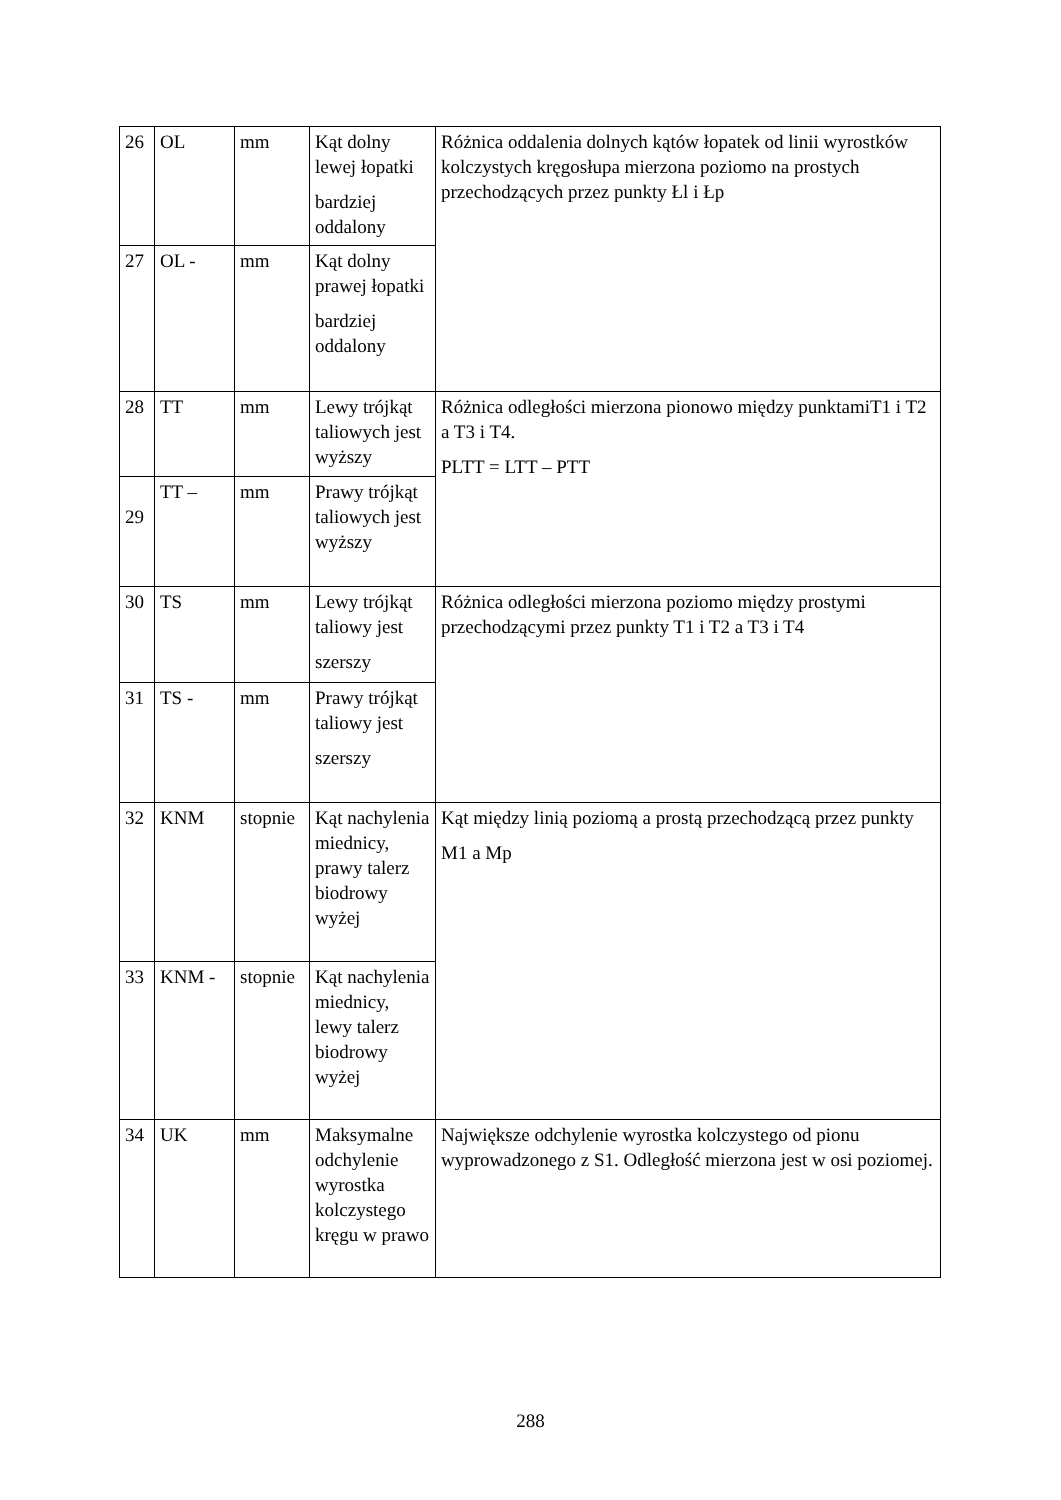| 26 | OL | mm | Kąt dolny lewej łopatki bardziej oddalony | Różnica oddalenia dolnych kątów łopatek od linii wyrostków kolczystych kręgosłupa mierzona poziomo na prostych przechodzących przez punkty Łl i Łp |
| 27 | OL - | mm | Kąt dolny prawej łopatki bardziej oddalony | |
| 28 | TT | mm | Lewy trójkąt taliowych jest wyższy | Różnica odległości mierzona pionowo między punktamiT1 i T2 a T3 i T4. PLTT = LTT – PTT |
| 29 | TT – | mm | Prawy trójkąt taliowych jest wyższy | |
| 30 | TS | mm | Lewy trójkąt taliowy jest szerszy | Różnica odległości mierzona poziomo między prostymi przechodzącymi przez punkty T1 i T2 a T3 i T4 |
| 31 | TS - | mm | Prawy trójkąt taliowy jest szerszy | |
| 32 | KNM | stopnie | Kąt nachylenia miednicy, prawy talerz biodrowy wyżej | Kąt między linią poziomą a prostą przechodzącą przez punkty M1 a Mp |
| 33 | KNM - | stopnie | Kąt nachylenia miednicy, lewy talerz biodrowy wyżej | |
| 34 | UK | mm | Maksymalne odchylenie wyrostka kolczystego kręgu w prawo | Największe odchylenie wyrostka kolczystego od pionu wyprowadzonego z S1. Odległość mierzona jest w osi poziomej. |
288